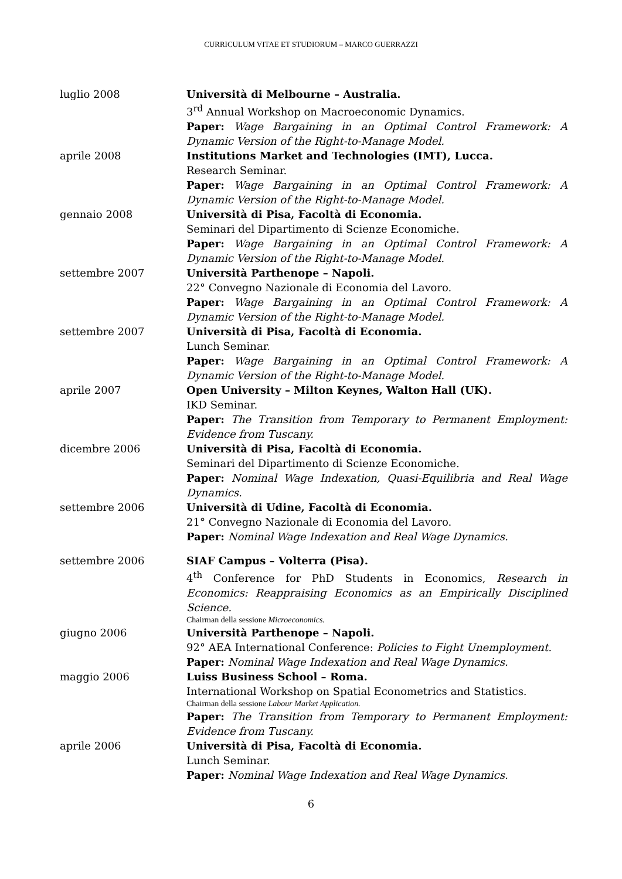CURRICULUM VITAE ET STUDIORUM – MARCO GUERRAZZI
luglio 2008 Università di Melbourne – Australia.
3<sup>rd</sup> Annual Workshop on Macroeconomic Dynamics.
Paper: Wage Bargaining in an Optimal Control Framework: A Dynamic Version of the Right-to-Manage Model.
aprile 2008 Institutions Market and Technologies (IMT), Lucca.
Research Seminar.
Paper: Wage Bargaining in an Optimal Control Framework: A Dynamic Version of the Right-to-Manage Model.
gennaio 2008 Università di Pisa, Facoltà di Economia.
Seminari del Dipartimento di Scienze Economiche.
Paper: Wage Bargaining in an Optimal Control Framework: A Dynamic Version of the Right-to-Manage Model.
settembre 2007 Università Parthenope – Napoli.
22° Convegno Nazionale di Economia del Lavoro.
Paper: Wage Bargaining in an Optimal Control Framework: A Dynamic Version of the Right-to-Manage Model.
settembre 2007 Università di Pisa, Facoltà di Economia.
Lunch Seminar.
Paper: Wage Bargaining in an Optimal Control Framework: A Dynamic Version of the Right-to-Manage Model.
aprile 2007 Open University – Milton Keynes, Walton Hall (UK).
IKD Seminar.
Paper: The Transition from Temporary to Permanent Employment: Evidence from Tuscany.
dicembre 2006 Università di Pisa, Facoltà di Economia.
Seminari del Dipartimento di Scienze Economiche.
Paper: Nominal Wage Indexation, Quasi-Equilibria and Real Wage Dynamics.
settembre 2006 Università di Udine, Facoltà di Economia.
21° Convegno Nazionale di Economia del Lavoro.
Paper: Nominal Wage Indexation and Real Wage Dynamics.
settembre 2006 SIAF Campus – Volterra (Pisa).
4<sup>th</sup> Conference for PhD Students in Economics, Research in Economics: Reappraising Economics as an Empirically Disciplined Science.
Chairman della sessione Microeconomics.
giugno 2006 Università Parthenope – Napoli.
92° AEA International Conference: Policies to Fight Unemployment.
Paper: Nominal Wage Indexation and Real Wage Dynamics.
maggio 2006 Luiss Business School – Roma.
International Workshop on Spatial Econometrics and Statistics.
Chairman della sessione Labour Market Application.
Paper: The Transition from Temporary to Permanent Employment: Evidence from Tuscany.
aprile 2006 Università di Pisa, Facoltà di Economia.
Lunch Seminar.
Paper: Nominal Wage Indexation and Real Wage Dynamics.
6